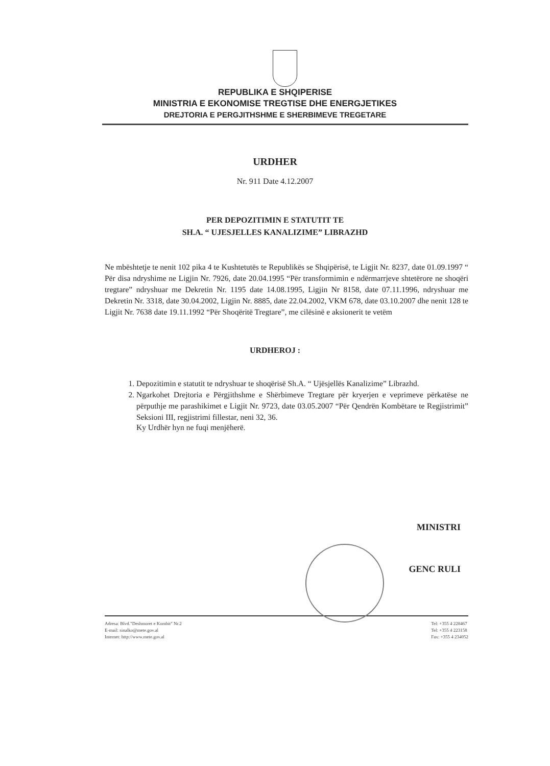REPUBLIKA E SHQIPERISE
MINISTRIA E EKONOMISE TREGTISE DHE ENERGJETIKES
DREJTORIA E PERGJITHSHME E SHERBIMEVE TREGETARE
URDHER
Nr. 911 Date 4.12.2007
PER DEPOZITIMIN E STATUTIT TE
SH.A. “ UJESJELLES KANALIZIME” LIBRAZHD
Ne mbështetje te nenit 102 pika 4 te Kushtetutës te Republikës se Shqipërisë, te Ligjit Nr. 8237, date 01.09.1997 “ Për disa ndryshime ne Ligjin Nr. 7926, date 20.04.1995 “Për transformimin e ndërmarrjeve shtetërore ne shoqëri tregtare” ndryshuar me Dekretin Nr. 1195 date 14.08.1995, Ligjin Nr 8158, date 07.11.1996, ndryshuar me Dekretin Nr. 3318, date 30.04.2002, Ligjin Nr. 8885, date 22.04.2002, VKM 678, date 03.10.2007 dhe nenit 128 te Ligjit Nr. 7638 date 19.11.1992 “Për Shoqëritë Tregtare”, me cilësinë e aksionerit te vetëm
URDHEROJ :
1. Depozitimin e statutit te ndryshuar te shoqërisë Sh.A. “ Ujësjellës Kanalizime” Librazhd.
2. Ngarkohet Drejtoria e Përgjithshme e Shërbimeve Tregtare për kryerjen e veprimeve përkatëse ne përputhje me parashikimet e Ligjit Nr. 9723, date 03.05.2007 “Për Qendrën Kombëtare te Regjistrimit” Seksioni III, regjistrimi fillestar, neni 32, 36.
Ky Urdhër hyn ne fuqi menjëherë.
MINISTRI
GENC RULI
Adresa: Blvd."Deshmoret e Kombit" Nr.2
E-mail: sinalko@mete.gov.al
Internet: http://www.mete.gov.al
Tel: +355 4 228467
Tel: +355 4 223158
Fax: +355 4 234052